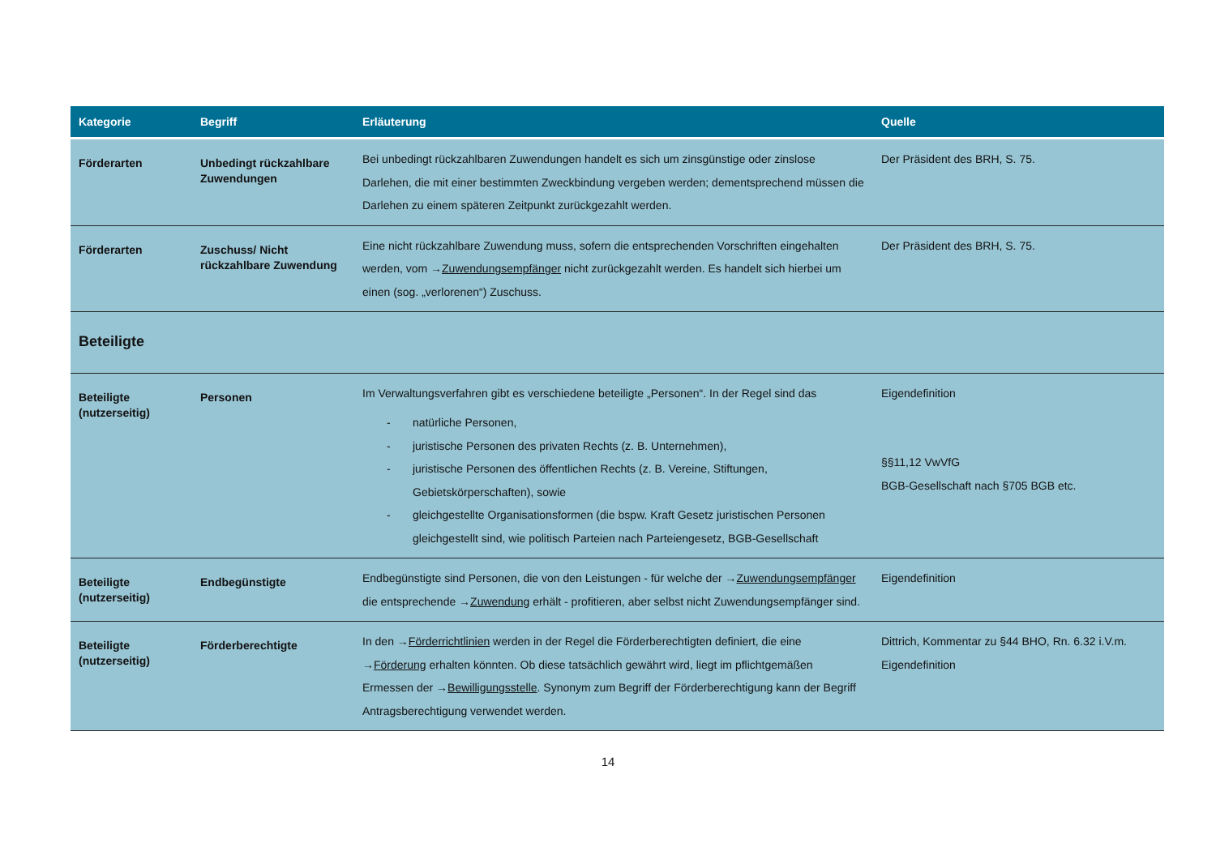| Kategorie | Begriff | Erläuterung | Quelle |
| --- | --- | --- | --- |
| Förderarten | Unbedingt rückzahlbare Zuwendungen | Bei unbedingt rückzahlbaren Zuwendungen handelt es sich um zinsgünstige oder zinslose Darlehen, die mit einer bestimmten Zweckbindung vergeben werden; dementsprechend müssen die Darlehen zu einem späteren Zeitpunkt zurückgezahlt werden. | Der Präsident des BRH, S. 75. |
| Förderarten | Zuschuss/ Nicht rückzahlbare Zuwendung | Eine nicht rückzahlbare Zuwendung muss, sofern die entsprechenden Vorschriften eingehalten werden, vom → Zuwendungsempfänger nicht zurückgezahlt werden. Es handelt sich hierbei um einen (sog. „verlorenen“) Zuschuss. | Der Präsident des BRH, S. 75. |
| Beteiligte | | | |
| Beteiligte (nutzerseitig) | Personen | Im Verwaltungsverfahren gibt es verschiedene beteiligte „Personen“. In der Regel sind das - natürliche Personen, - juristische Personen des privaten Rechts (z. B. Unternehmen), - juristische Personen des öffentlichen Rechts (z. B. Vereine, Stiftungen, Gebietskörperschaften), sowie - gleichgestellte Organisationsformen (die bspw. Kraft Gesetz juristischen Personen gleichgestellt sind, wie politisch Parteien nach Parteiengesetz, BGB-Gesellschaft | Eigendefinition §§11,12 VwVfG BGB-Gesellschaft nach §705 BGB etc. |
| Beteiligte (nutzerseitig) | Endbegünstigte | Endbegünstigte sind Personen, die von den Leistungen - für welche der → Zuwendungsempfänger die entsprechende → Zuwendung erhält - profitieren, aber selbst nicht Zuwendungsempfänger sind. | Eigendefinition |
| Beteiligte (nutzerseitig) | Förderberechtigte | In den → Förderrichtlinien werden in der Regel die Förderberechtigten definiert, die eine → Förderung erhalten könnten. Ob diese tatsächlich gewährt wird, liegt im pflichtgemäßen Ermessen der → Bewilligungsstelle . Synonym zum Begriff der Förderberechtigung kann der Begriff Antragsberechtigung verwendet werden. | Dittrich, Kommentar zu §44 BHO, Rn. 6.32 i.V.m. Eigendefinition |
14